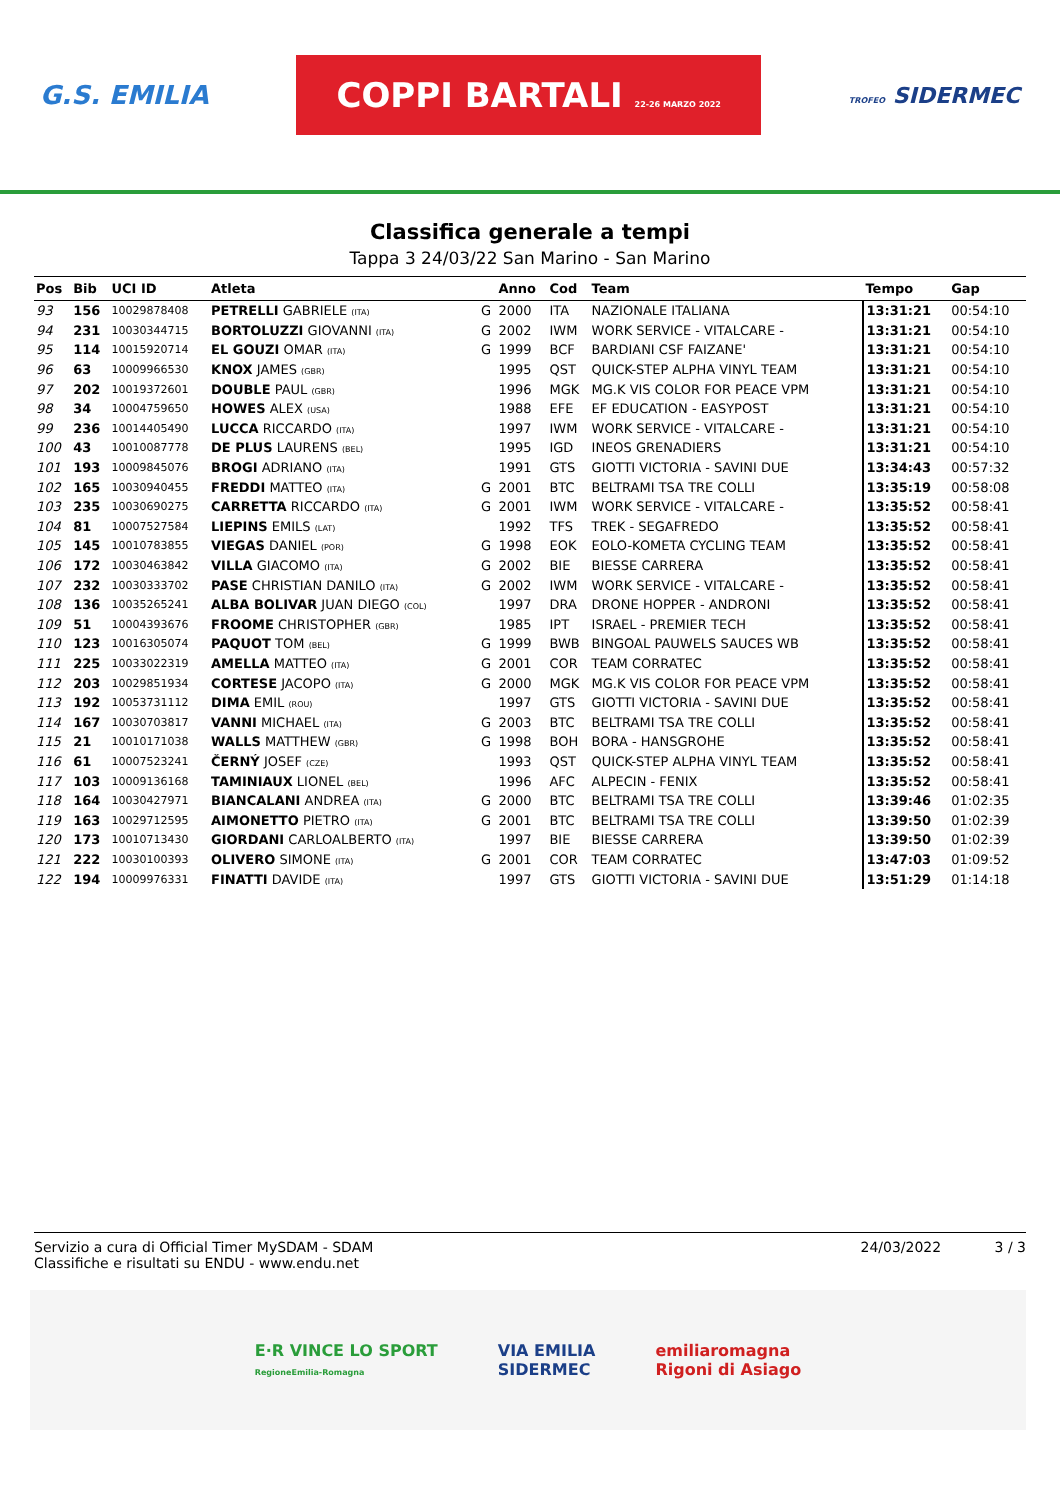G.S. EMILIA COPPI BARTALI 22-26 MARZO 2022 TROFEO SIDERMEC
Classifica generale a tempi
Tappa 3 24/03/22 San Marino - San Marino
| Pos | Bib | UCI ID | Atleta | | Anno | Cod | Team | Tempo | Gap |
| --- | --- | --- | --- | --- | --- | --- | --- | --- | --- |
| 93 | 156 | 10029878408 | PETRELLI GABRIELE (ITA) | G | 2000 | ITA | NAZIONALE ITALIANA | 13:31:21 | 00:54:10 |
| 94 | 231 | 10030344715 | BORTOLUZZI GIOVANNI (ITA) | G | 2002 | IWM | WORK SERVICE - VITALCARE - | 13:31:21 | 00:54:10 |
| 95 | 114 | 10015920714 | EL GOUZI OMAR (ITA) | G | 1999 | BCF | BARDIANI CSF FAIZANE' | 13:31:21 | 00:54:10 |
| 96 | 63 | 10009966530 | KNOX JAMES (GBR) | | 1995 | QST | QUICK-STEP ALPHA VINYL TEAM | 13:31:21 | 00:54:10 |
| 97 | 202 | 10019372601 | DOUBLE PAUL (GBR) | | 1996 | MGK | MG.K VIS COLOR FOR PEACE VPM | 13:31:21 | 00:54:10 |
| 98 | 34 | 10004759650 | HOWES ALEX (USA) | | 1988 | EFE | EF EDUCATION - EASYPOST | 13:31:21 | 00:54:10 |
| 99 | 236 | 10014405490 | LUCCA RICCARDO (ITA) | | 1997 | IWM | WORK SERVICE - VITALCARE - | 13:31:21 | 00:54:10 |
| 100 | 43 | 10010087778 | DE PLUS LAURENS (BEL) | | 1995 | IGD | INEOS GRENADIERS | 13:31:21 | 00:54:10 |
| 101 | 193 | 10009845076 | BROGI ADRIANO (ITA) | | 1991 | GTS | GIOTTI VICTORIA - SAVINI DUE | 13:34:43 | 00:57:32 |
| 102 | 165 | 10030940455 | FREDDI MATTEO (ITA) | G | 2001 | BTC | BELTRAMI TSA TRE COLLI | 13:35:19 | 00:58:08 |
| 103 | 235 | 10030690275 | CARRETTA RICCARDO (ITA) | G | 2001 | IWM | WORK SERVICE - VITALCARE - | 13:35:52 | 00:58:41 |
| 104 | 81 | 10007527584 | LIEPINS EMILS (LAT) | | 1992 | TFS | TREK - SEGAFREDO | 13:35:52 | 00:58:41 |
| 105 | 145 | 10010783855 | VIEGAS DANIEL (POR) | G | 1998 | EOK | EOLO-KOMETA CYCLING TEAM | 13:35:52 | 00:58:41 |
| 106 | 172 | 10030463842 | VILLA GIACOMO (ITA) | G | 2002 | BIE | BIESSE CARRERA | 13:35:52 | 00:58:41 |
| 107 | 232 | 10030333702 | PASE CHRISTIAN DANILO (ITA) | G | 2002 | IWM | WORK SERVICE - VITALCARE - | 13:35:52 | 00:58:41 |
| 108 | 136 | 10035265241 | ALBA BOLIVAR JUAN DIEGO (COL) | | 1997 | DRA | DRONE HOPPER - ANDRONI | 13:35:52 | 00:58:41 |
| 109 | 51 | 10004393676 | FROOME CHRISTOPHER (GBR) | | 1985 | IPT | ISRAEL - PREMIER TECH | 13:35:52 | 00:58:41 |
| 110 | 123 | 10016305074 | PAQUOT TOM (BEL) | G | 1999 | BWB | BINGOAL PAUWELS SAUCES WB | 13:35:52 | 00:58:41 |
| 111 | 225 | 10033022319 | AMELLA MATTEO (ITA) | G | 2001 | COR | TEAM CORRATEC | 13:35:52 | 00:58:41 |
| 112 | 203 | 10029851934 | CORTESE JACOPO (ITA) | G | 2000 | MGK | MG.K VIS COLOR FOR PEACE VPM | 13:35:52 | 00:58:41 |
| 113 | 192 | 10053731112 | DIMA EMIL (ROU) | | 1997 | GTS | GIOTTI VICTORIA - SAVINI DUE | 13:35:52 | 00:58:41 |
| 114 | 167 | 10030703817 | VANNI MICHAEL (ITA) | G | 2003 | BTC | BELTRAMI TSA TRE COLLI | 13:35:52 | 00:58:41 |
| 115 | 21 | 10010171038 | WALLS MATTHEW (GBR) | G | 1998 | BOH | BORA - HANSGROHE | 13:35:52 | 00:58:41 |
| 116 | 61 | 10007523241 | ČERNÝ JOSEF (CZE) | | 1993 | QST | QUICK-STEP ALPHA VINYL TEAM | 13:35:52 | 00:58:41 |
| 117 | 103 | 10009136168 | TAMINIAUX LIONEL (BEL) | | 1996 | AFC | ALPECIN - FENIX | 13:35:52 | 00:58:41 |
| 118 | 164 | 10030427971 | BIANCALANI ANDREA (ITA) | G | 2000 | BTC | BELTRAMI TSA TRE COLLI | 13:39:46 | 01:02:35 |
| 119 | 163 | 10029712595 | AIMONETTO PIETRO (ITA) | G | 2001 | BTC | BELTRAMI TSA TRE COLLI | 13:39:50 | 01:02:39 |
| 120 | 173 | 10010713430 | GIORDANI CARLOALBERTO (ITA) | | 1997 | BIE | BIESSE CARRERA | 13:39:50 | 01:02:39 |
| 121 | 222 | 10030100393 | OLIVERO SIMONE (ITA) | G | 2001 | COR | TEAM CORRATEC | 13:47:03 | 01:09:52 |
| 122 | 194 | 10009976331 | FINATTI DAVIDE (ITA) | | 1997 | GTS | GIOTTI VICTORIA - SAVINI DUE | 13:51:29 | 01:14:18 |
Servizio a cura di Official Timer MySDAM - SDAM
Classifiche e risultati su ENDU - www.endu.net
24/03/2022 3 / 3
E·R VINCE LO SPORT
RegioneEmilia-Romagna VIA EMILIA
SIDERMEC emiliaromagna
Rigoni di Asiago